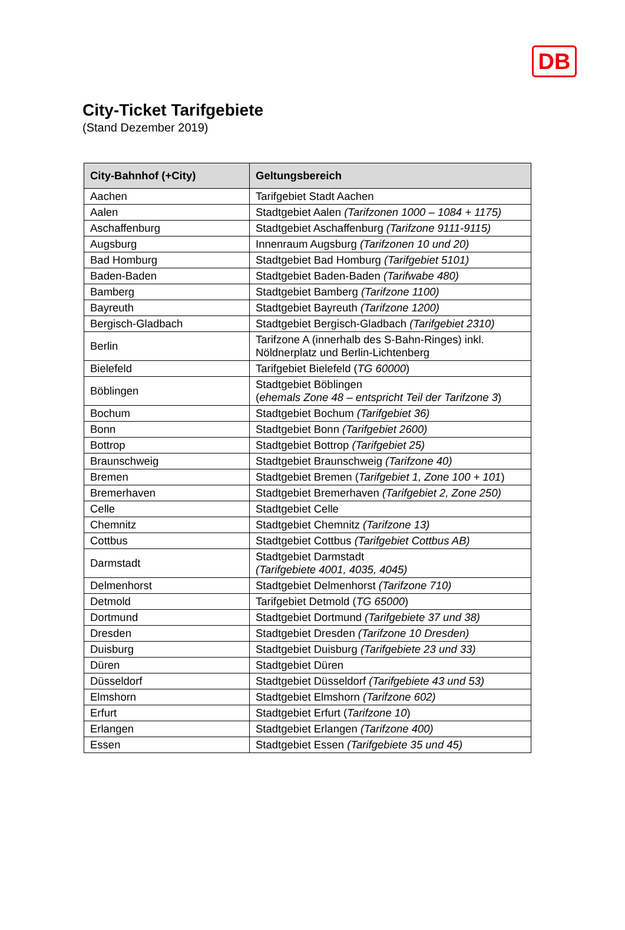DB
City-Ticket Tarifgebiete
(Stand Dezember 2019)
| City-Bahnhof (+City) | Geltungsbereich |
| --- | --- |
| Aachen | Tarifgebiet Stadt Aachen |
| Aalen | Stadtgebiet Aalen (Tarifzonen 1000 – 1084 + 1175) |
| Aschaffenburg | Stadtgebiet Aschaffenburg (Tarifzone 9111-9115) |
| Augsburg | Innenraum Augsburg (Tarifzonen 10 und 20) |
| Bad Homburg | Stadtgebiet Bad Homburg (Tarifgebiet 5101) |
| Baden-Baden | Stadtgebiet Baden-Baden (Tarifwabe 480) |
| Bamberg | Stadtgebiet Bamberg (Tarifzone 1100) |
| Bayreuth | Stadtgebiet Bayreuth (Tarifzone 1200) |
| Bergisch-Gladbach | Stadtgebiet Bergisch-Gladbach (Tarifgebiet 2310) |
| Berlin | Tarifzone A (innerhalb des S-Bahn-Ringes) inkl. Nöldnerplatz und Berlin-Lichtenberg |
| Bielefeld | Tarifgebiet Bielefeld ( TG 60000 ) |
| Böblingen | Stadtgebiet Böblingen ( ehemals Zone 48 – entspricht Teil der Tarifzone 3 ) |
| Bochum | Stadtgebiet Bochum (Tarifgebiet 36) |
| Bonn | Stadtgebiet Bonn (Tarifgebiet 2600) |
| Bottrop | Stadtgebiet Bottrop (Tarifgebiet 25) |
| Braunschweig | Stadtgebiet Braunschweig (Tarifzone 40) |
| Bremen | Stadtgebiet Bremen ( Tarifgebiet 1, Zone 100 + 101 ) |
| Bremerhaven | Stadtgebiet Bremerhaven (Tarifgebiet 2, Zone 250) |
| Celle | Stadtgebiet Celle |
| Chemnitz | Stadtgebiet Chemnitz (Tarifzone 13) |
| Cottbus | Stadtgebiet Cottbus (Tarifgebiet Cottbus AB) |
| Darmstadt | Stadtgebiet Darmstadt (Tarifgebiete 4001, 4035, 4045) |
| Delmenhorst | Stadtgebiet Delmenhorst (Tarifzone 710) |
| Detmold | Tarifgebiet Detmold ( TG 65000 ) |
| Dortmund | Stadtgebiet Dortmund (Tarifgebiete 37 und 38) |
| Dresden | Stadtgebiet Dresden (Tarifzone 10 Dresden) |
| Duisburg | Stadtgebiet Duisburg (Tarifgebiete 23 und 33) |
| Düren | Stadtgebiet Düren |
| Düsseldorf | Stadtgebiet Düsseldorf (Tarifgebiete 43 und 53) |
| Elmshorn | Stadtgebiet Elmshorn (Tarifzone 602) |
| Erfurt | Stadtgebiet Erfurt ( Tarifzone 10 ) |
| Erlangen | Stadtgebiet Erlangen (Tarifzone 400) |
| Essen | Stadtgebiet Essen (Tarifgebiete 35 und 45) |